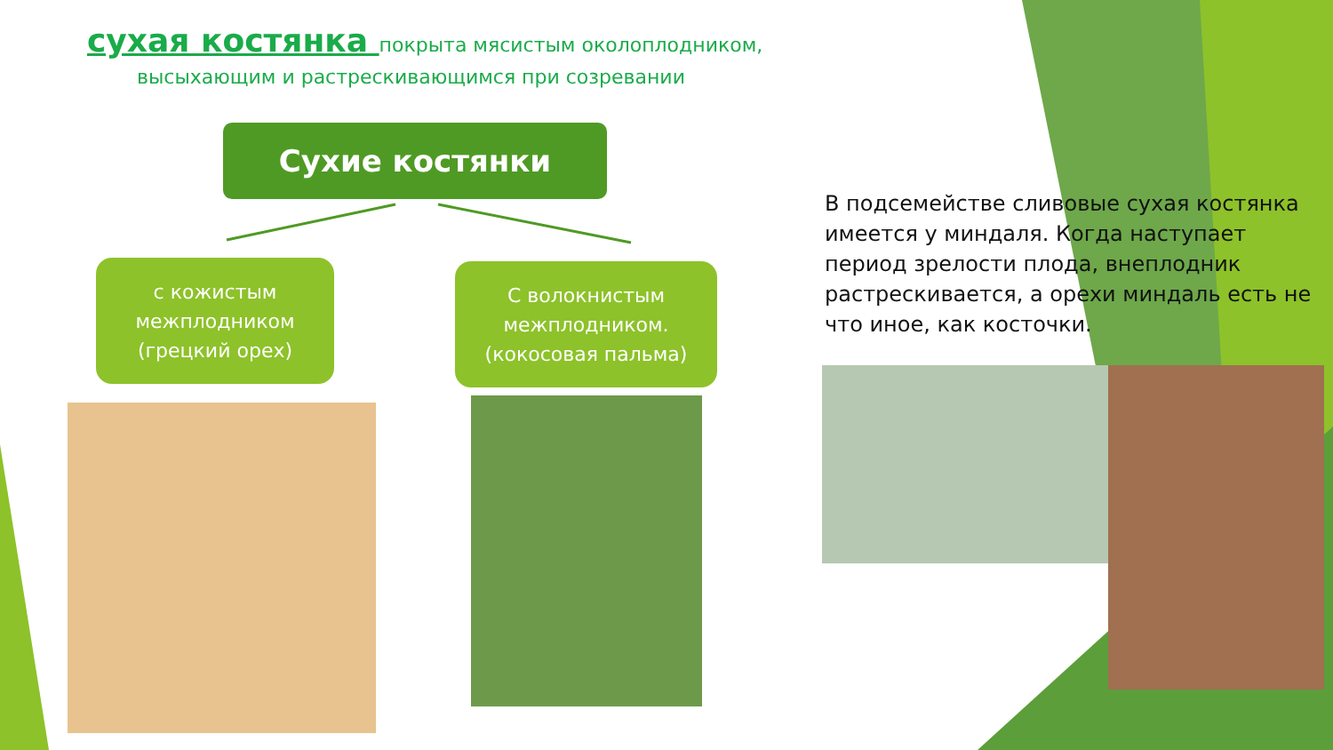сухая костянка покрыта мясистым околоплодником,
высыхающим и растрескивающимся при созревании
Сухие костянки
с кожистым межплодником (грецкий орех)
С волокнистым межплодником. (кокосовая пальма)
В подсемействе сливовые сухая костянка имеется у миндаля. Когда наступает период зрелости плода, внеплодник растрескивается, а орехи миндаль есть не что иное, как косточки.